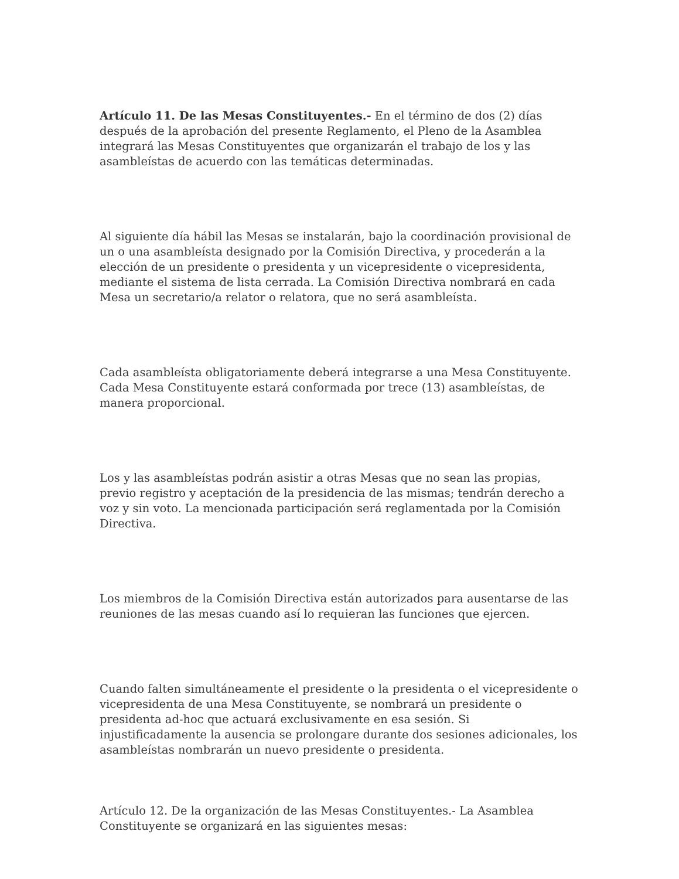Artículo 11. De las Mesas Constituyentes.- En el término de dos (2) días después de la aprobación del presente Reglamento, el Pleno de la Asamblea integrará las Mesas Constituyentes que organizarán el trabajo de los y las asambleístas de acuerdo con las temáticas determinadas.
Al siguiente día hábil las Mesas se instalarán, bajo la coordinación provisional de un o una asambleísta designado por la Comisión Directiva, y procederán a la elección de un presidente o presidenta y un vicepresidente o vicepresidenta, mediante el sistema de lista cerrada. La Comisión Directiva nombrará en cada Mesa un secretario/a relator o relatora, que no será asambleísta.
Cada asambleísta obligatoriamente deberá integrarse a una Mesa Constituyente. Cada Mesa Constituyente estará conformada por trece (13) asambleístas, de manera proporcional.
Los y las asambleístas podrán asistir a otras Mesas que no sean las propias, previo registro y aceptación de la presidencia de las mismas; tendrán derecho a voz y sin voto. La mencionada participación será reglamentada por la Comisión Directiva.
Los miembros de la Comisión Directiva están autorizados para ausentarse de las reuniones de las mesas cuando así lo requieran las funciones que ejercen.
Cuando falten simultáneamente el presidente o la presidenta o el vicepresidente o vicepresidenta de una Mesa Constituyente, se nombrará un presidente o presidenta ad-hoc que actuará exclusivamente en esa sesión. Si injustificadamente la ausencia se prolongare durante dos sesiones adicionales, los asambleístas nombrarán un nuevo presidente o presidenta.
Artículo 12. De la organización de las Mesas Constituyentes.- La Asamblea Constituyente se organizará en las siguientes mesas: